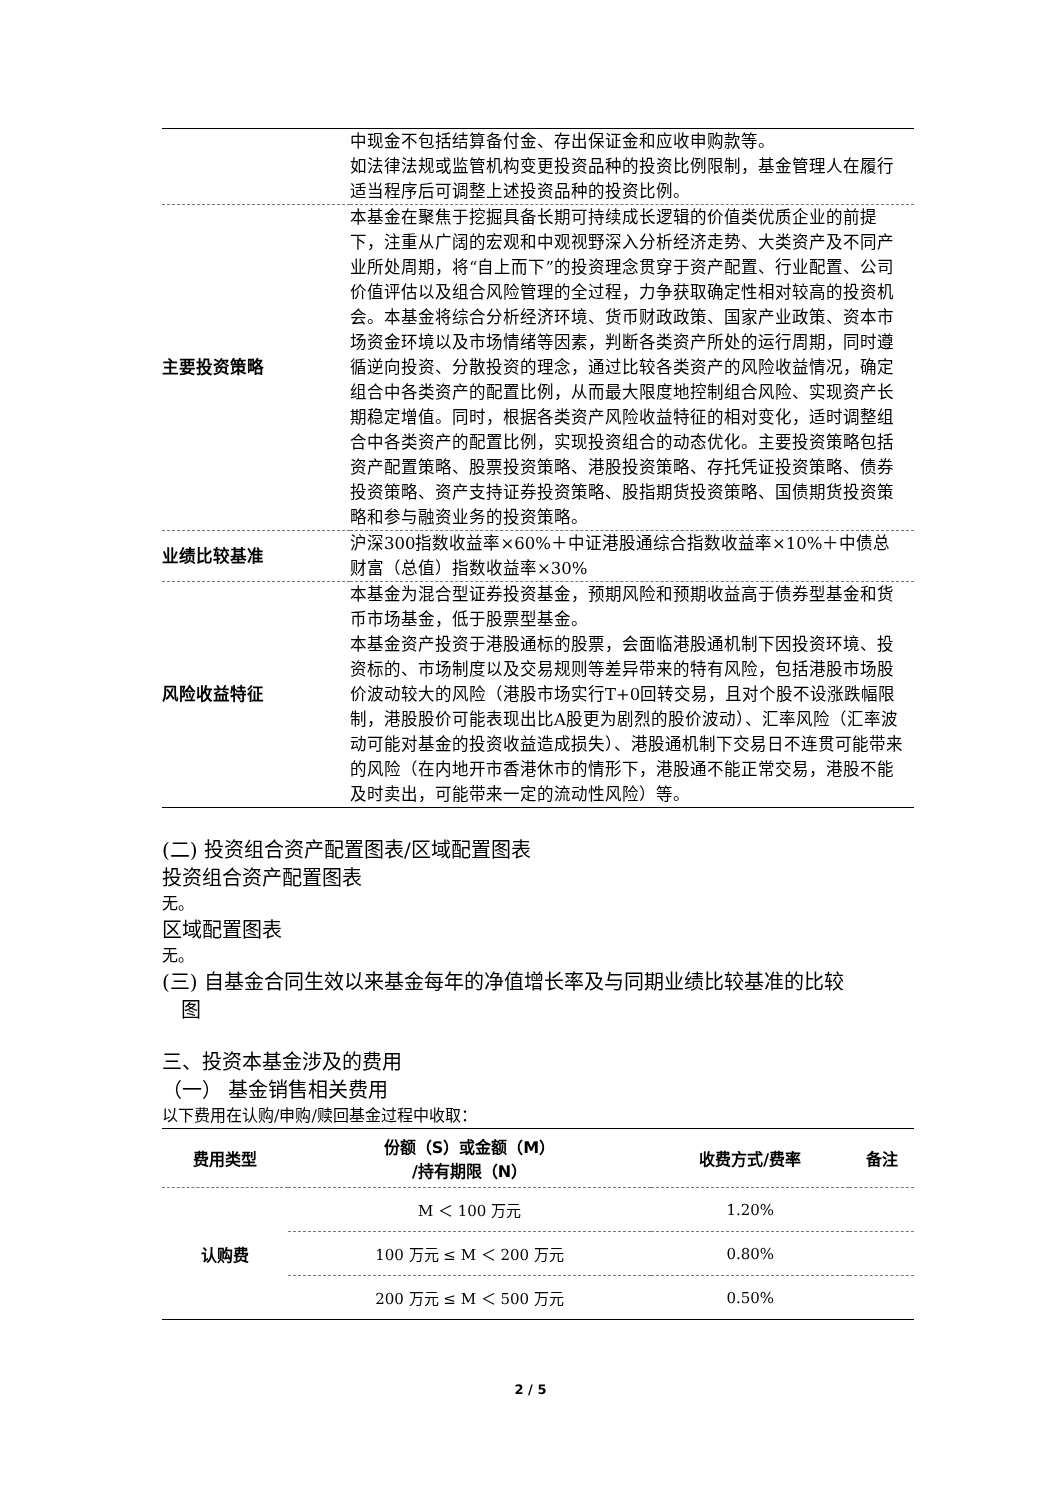| | 中现金不包括结算备付金、存出保证金和应收申购款等。 如法律法规或监管机构变更投资品种的投资比例限制，基金管理人在履行适当程序后可调整上述投资品种的投资比例。 |
| 主要投资策略 | 本基金在聚焦于挖掘具备长期可持续成长逻辑的价值类优质企业的前提下，注重从广阔的宏观和中观视野深入分析经济走势、大类资产及不同产业所处周期，将“自上而下”的投资理念贯穿于资产配置、行业配置、公司价值评估以及组合风险管理的全过程，力争获取确定性相对较高的投资机会。本基金将综合分析经济环境、货币财政政策、国家产业政策、资本市场资金环境以及市场情绪等因素，判断各类资产所处的运行周期，同时遵循逆向投资、分散投资的理念，通过比较各类资产的风险收益情况，确定组合中各类资产的配置比例，从而最大限度地控制组合风险、实现资产长期稳定增值。同时，根据各类资产风险收益特征的相对变化，适时调整组合中各类资产的配置比例，实现投资组合的动态优化。主要投资策略包括资产配置策略、股票投资策略、港股投资策略、存托凭证投资策略、债券投资策略、资产支持证券投资策略、股指期货投资策略、国债期货投资策略和参与融资业务的投资策略。 |
| 业绩比较基准 | 沪深300指数收益率×60%＋中证港股通综合指数收益率×10%＋中债总财富（总值）指数收益率×30% |
| 风险收益特征 | 本基金为混合型证券投资基金，预期风险和预期收益高于债券型基金和货币市场基金，低于股票型基金。 本基金资产投资于港股通标的股票，会面临港股通机制下因投资环境、投资标的、市场制度以及交易规则等差异带来的特有风险，包括港股市场股价波动较大的风险（港股市场实行T+0回转交易，且对个股不设涨跌幅限制，港股股价可能表现出比A股更为剧烈的股价波动）、汇率风险（汇率波动可能对基金的投资收益造成损失）、港股通机制下交易日不连贯可能带来的风险（在内地开市香港休市的情形下，港股通不能正常交易，港股不能及时卖出，可能带来一定的流动性风险）等。 |
(二) 投资组合资产配置图表/区域配置图表
投资组合资产配置图表
无。
区域配置图表
无。
(三) 自基金合同生效以来基金每年的净值增长率及与同期业绩比较基准的比较
图
三、投资本基金涉及的费用
（一） 基金销售相关费用
以下费用在认购/申购/赎回基金过程中收取：
| 费用类型 | 份额（S）或金额（M） /持有期限（N） | 收费方式/费率 | 备注 |
| --- | --- | --- | --- |
| 认购费 | M ＜ 100 万元 | 1.20% | |
| | 100 万元 ≤ M ＜ 200 万元 | 0.80% | |
| | 200 万元 ≤ M ＜ 500 万元 | 0.50% | |
2 / 5